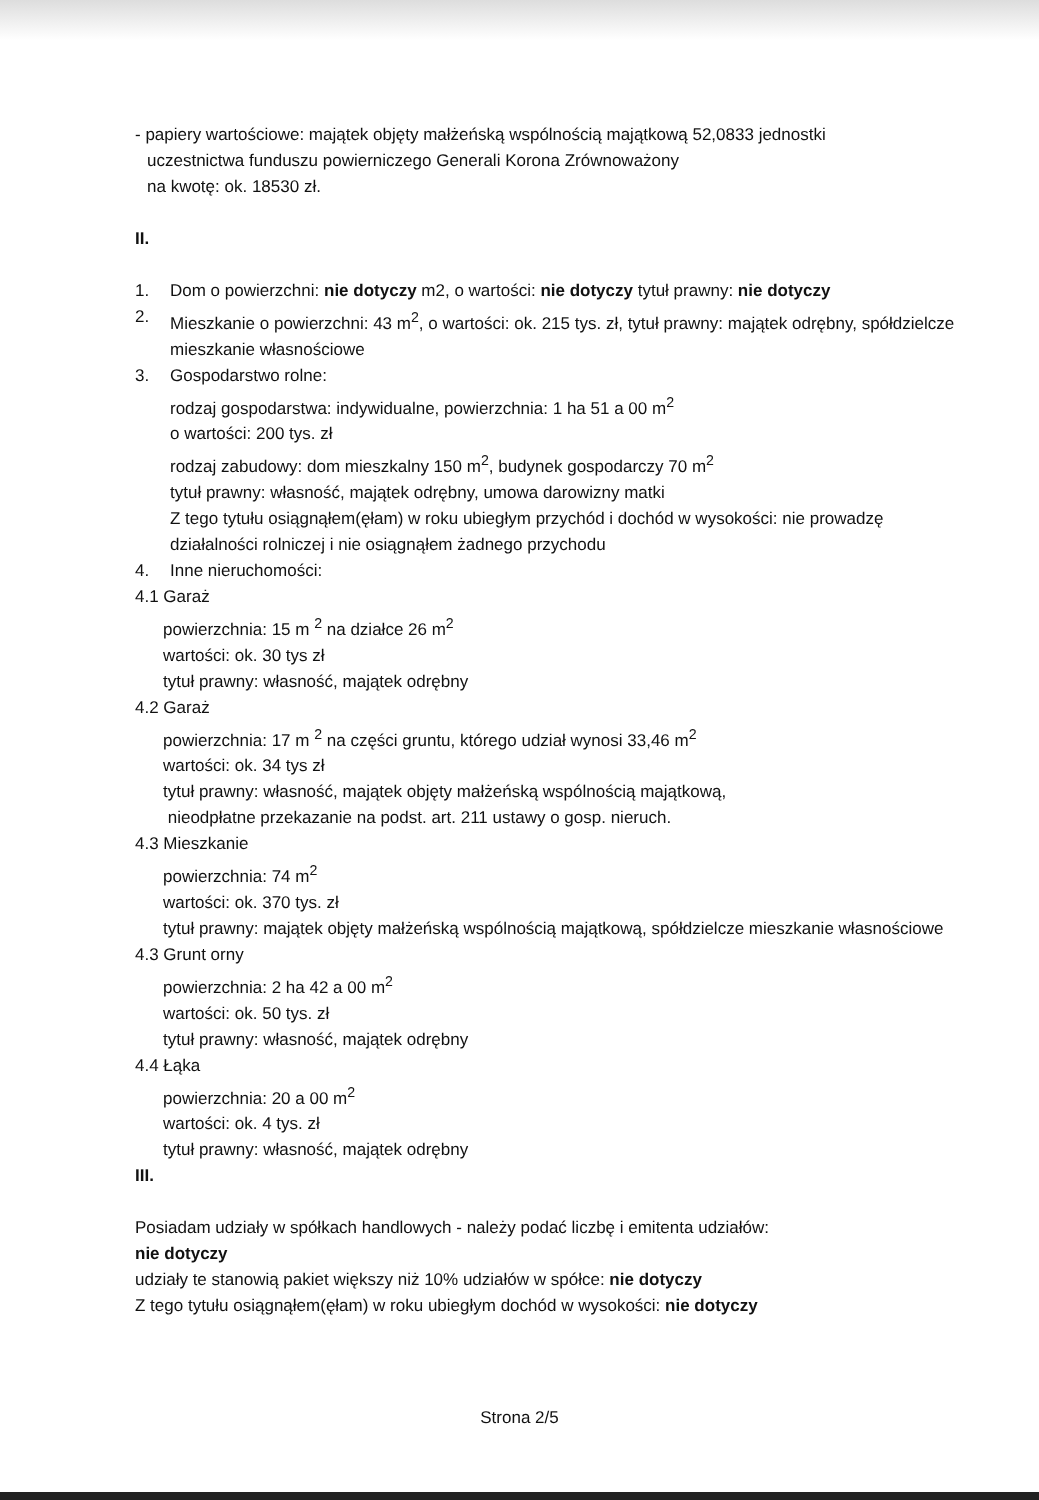- papiery wartościowe: majątek objęty małżeńską wspólnością majątkową 52,0833 jednostki
uczestnictwa funduszu powierniczego Generali Korona Zrównoważony
na kwotę: ok. 18530 zł.
II.
1. Dom o powierzchni: nie dotyczy m2, o wartości: nie dotyczy tytuł prawny: nie dotyczy
2. Mieszkanie o powierzchni: 43 m<sup>2</sup>, o wartości: ok. 215 tys. zł, tytuł prawny: majątek odrębny, spółdzielcze mieszkanie własnościowe
3. Gospodarstwo rolne:
rodzaj gospodarstwa: indywidualne, powierzchnia: 1 ha 51 a 00 m<sup>2</sup>
o wartości: 200 tys. zł
rodzaj zabudowy: dom mieszkalny 150 m<sup>2</sup>, budynek gospodarczy 70 m<sup>2</sup>
tytuł prawny: własność, majątek odrębny, umowa darowizny matki
Z tego tytułu osiągnąłem(ęłam) w roku ubiegłym przychód i dochód w wysokości: nie prowadzę działalności rolniczej i nie osiągnąłem żadnego przychodu
4. Inne nieruchomości:
4.1 Garaż
powierzchnia: 15 m <sup>2</sup> na działce 26 m<sup>2</sup>
wartości: ok. 30 tys zł
tytuł prawny: własność, majątek odrębny
4.2 Garaż
powierzchnia: 17 m <sup>2</sup> na części gruntu, którego udział wynosi 33,46 m<sup>2</sup>
wartości: ok. 34 tys zł
tytuł prawny: własność, majątek objęty małżeńską wspólnością majątkową,
nieodpłatne przekazanie na podst. art. 211 ustawy o gosp. nieruch.
4.3 Mieszkanie
powierzchnia: 74 m<sup>2</sup>
wartości: ok. 370 tys. zł
tytuł prawny: majątek objęty małżeńską wspólnością majątkową, spółdzielcze mieszkanie własnościowe
4.3 Grunt orny
powierzchnia: 2 ha 42 a 00 m<sup>2</sup>
wartości: ok. 50 tys. zł
tytuł prawny: własność, majątek odrębny
4.4 Łąka
powierzchnia: 20 a 00 m<sup>2</sup>
wartości: ok. 4 tys. zł
tytuł prawny: własność, majątek odrębny
III.
Posiadam udziały w spółkach handlowych - należy podać liczbę i emitenta udziałów:
nie dotyczy
udziały te stanowią pakiet większy niż 10% udziałów w spółce: nie dotyczy
Z tego tytułu osiągnąłem(ęłam) w roku ubiegłym dochód w wysokości: nie dotyczy
Strona 2/5